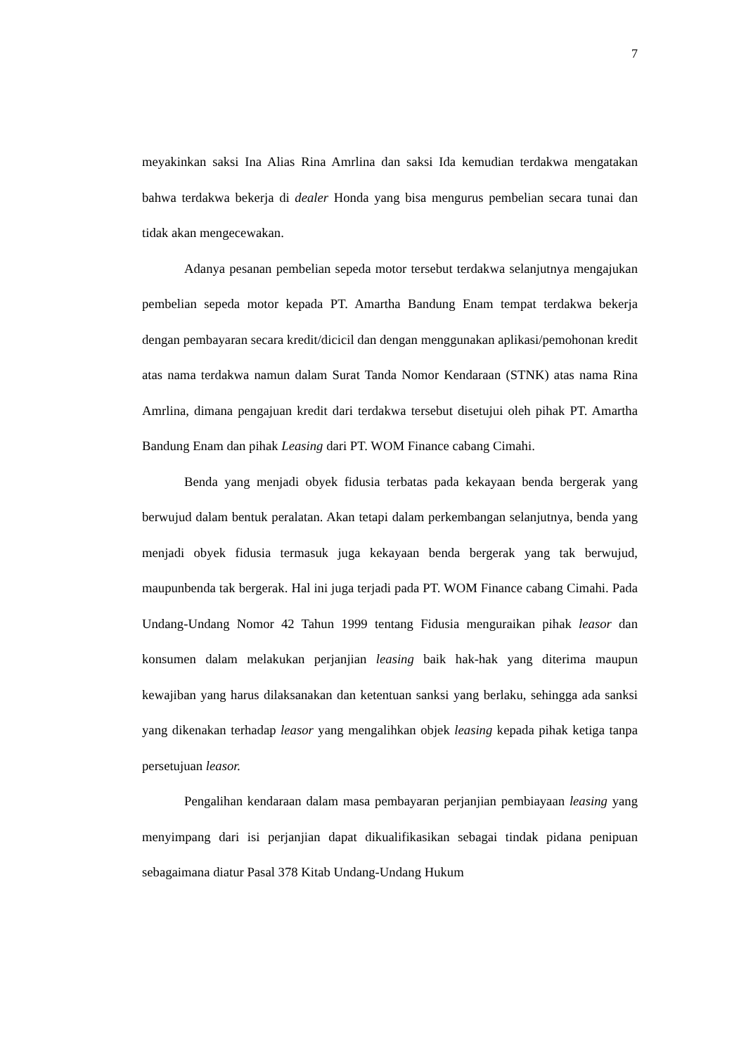7
meyakinkan saksi Ina Alias Rina Amrlina dan saksi Ida kemudian terdakwa mengatakan bahwa terdakwa bekerja di dealer Honda yang bisa mengurus pembelian secara tunai dan tidak akan mengecewakan.
Adanya pesanan pembelian sepeda motor tersebut terdakwa selanjutnya mengajukan pembelian sepeda motor kepada PT. Amartha Bandung Enam tempat terdakwa bekerja dengan pembayaran secara kredit/dicicil dan dengan menggunakan aplikasi/pemohonan kredit atas nama terdakwa namun dalam Surat Tanda Nomor Kendaraan (STNK) atas nama Rina Amrlina, dimana pengajuan kredit dari terdakwa tersebut disetujui oleh pihak PT. Amartha Bandung Enam dan pihak Leasing dari PT. WOM Finance cabang Cimahi.
Benda yang menjadi obyek fidusia terbatas pada kekayaan benda bergerak yang berwujud dalam bentuk peralatan. Akan tetapi dalam perkembangan selanjutnya, benda yang menjadi obyek fidusia termasuk juga kekayaan benda bergerak yang tak berwujud, maupunbenda tak bergerak. Hal ini juga terjadi pada PT. WOM Finance cabang Cimahi. Pada Undang-Undang Nomor 42 Tahun 1999 tentang Fidusia menguraikan pihak leasor dan konsumen dalam melakukan perjanjian leasing baik hak-hak yang diterima maupun kewajiban yang harus dilaksanakan dan ketentuan sanksi yang berlaku, sehingga ada sanksi yang dikenakan terhadap leasor yang mengalihkan objek leasing kepada pihak ketiga tanpa persetujuan leasor.
Pengalihan kendaraan dalam masa pembayaran perjanjian pembiayaan leasing yang menyimpang dari isi perjanjian dapat dikualifikasikan sebagai tindak pidana penipuan sebagaimana diatur Pasal 378 Kitab Undang-Undang Hukum